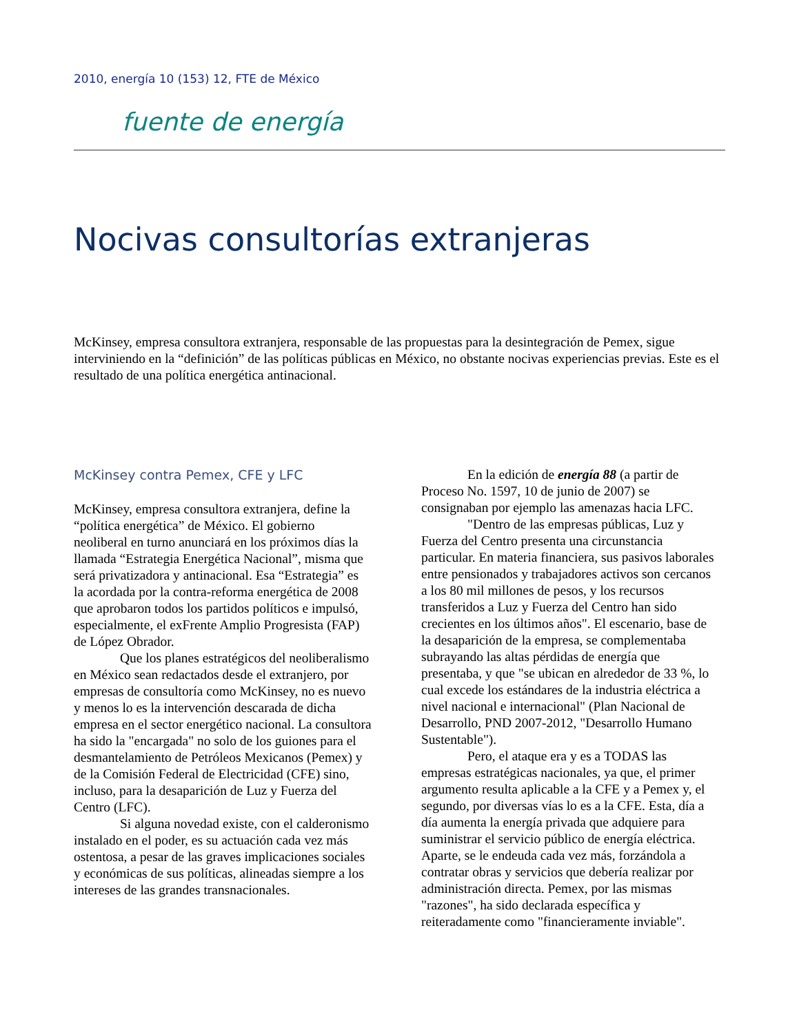2010, energía 10 (153) 12, FTE de México
fuente de energía
Nocivas consultorías extranjeras
McKinsey, empresa consultora extranjera, responsable de las propuestas para la desintegración de Pemex, sigue interviniendo en la “definición” de las políticas públicas en México, no obstante nocivas experiencias previas. Este es el resultado de una política energética antinacional.
McKinsey contra Pemex, CFE y LFC
McKinsey, empresa consultora extranjera, define la “política energética” de México. El gobierno neoliberal en turno anunciará en los próximos días la llamada “Estrategia Energética Nacional”, misma que será privatizadora y antinacional. Esa “Estrategia” es la acordada por la contra-reforma energética de 2008 que aprobaron todos los partidos políticos e impulsó, especialmente, el exFrente Amplio Progresista (FAP) de López Obrador.
Que los planes estratégicos del neoliberalismo en México sean redactados desde el extranjero, por empresas de consultoría como McKinsey, no es nuevo y menos lo es la intervención descarada de dicha empresa en el sector energético nacional. La consultora ha sido la "encargada" no solo de los guiones para el desmantelamiento de Petróleos Mexicanos (Pemex) y de la Comisión Federal de Electricidad (CFE) sino, incluso, para la desaparición de Luz y Fuerza del Centro (LFC).
Si alguna novedad existe, con el calderonismo instalado en el poder, es su actuación cada vez más ostentosa, a pesar de las graves implicaciones sociales y económicas de sus políticas, alineadas siempre a los intereses de las grandes transnacionales.
En la edición de energía 88 (a partir de Proceso No. 1597, 10 de junio de 2007) se consignaban por ejemplo las amenazas hacia LFC.
"Dentro de las empresas públicas, Luz y Fuerza del Centro presenta una circunstancia particular. En materia financiera, sus pasivos laborales entre pensionados y trabajadores activos son cercanos a los 80 mil millones de pesos, y los recursos transferidos a Luz y Fuerza del Centro han sido crecientes en los últimos años". El escenario, base de la desaparición de la empresa, se complementaba subrayando las altas pérdidas de energía que presentaba, y que "se ubican en alrededor de 33 %, lo cual excede los estándares de la industria eléctrica a nivel nacional e internacional" (Plan Nacional de Desarrollo, PND 2007-2012, "Desarrollo Humano Sustentable").
Pero, el ataque era y es a TODAS las empresas estratégicas nacionales, ya que, el primer argumento resulta aplicable a la CFE y a Pemex y, el segundo, por diversas vías lo es a la CFE. Esta, día a día aumenta la energía privada que adquiere para suministrar el servicio público de energía eléctrica. Aparte, se le endeuda cada vez más, forzándola a contratar obras y servicios que debería realizar por administración directa. Pemex, por las mismas "razones", ha sido declarada específica y reiteradamente como "financieramente inviable".